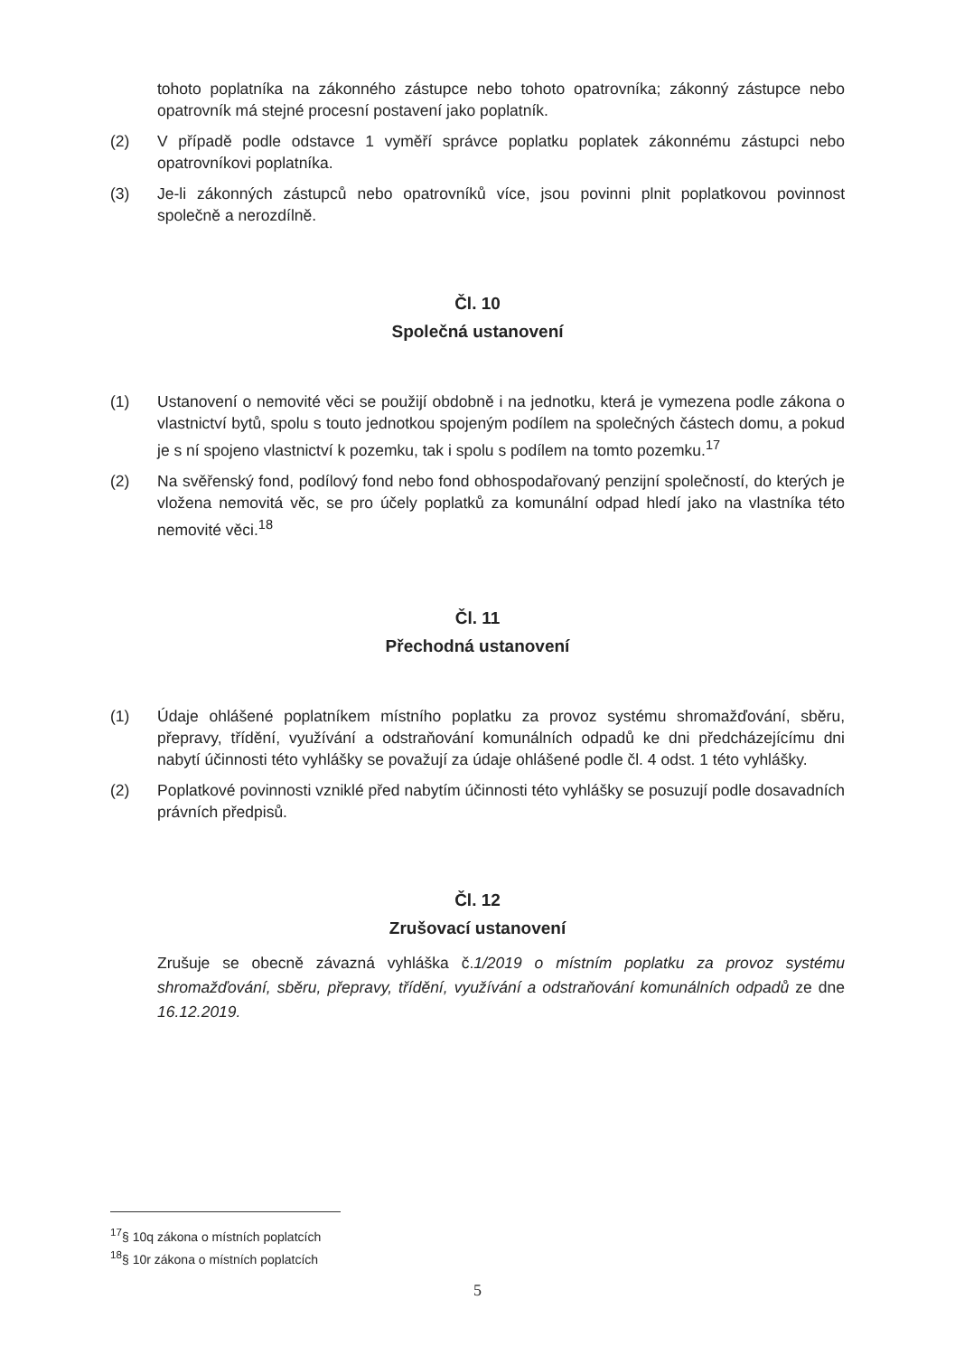tohoto poplatníka na zákonného zástupce nebo tohoto opatrovníka; zákonný zástupce nebo opatrovník má stejné procesní postavení jako poplatník.
(2) V případě podle odstavce 1 vyměří správce poplatku poplatek zákonnému zástupci nebo opatrovníkovi poplatníka.
(3) Je-li zákonných zástupců nebo opatrovníků více, jsou povinni plnit poplatkovou povinnost společně a nerozdílně.
Čl. 10
Společná ustanovení
(1) Ustanovení o nemovité věci se použijí obdobně i na jednotku, která je vymezena podle zákona o vlastnictví bytů, spolu s touto jednotkou spojeným podílem na společných částech domu, a pokud je s ní spojeno vlastnictví k pozemku, tak i spolu s podílem na tomto pozemku.<sup>17</sup>
(2) Na svěřenský fond, podílový fond nebo fond obhospodařovaný penzijní společností, do kterých je vložena nemovitá věc, se pro účely poplatků za komunální odpad hledí jako na vlastníka této nemovité věci.<sup>18</sup>
Čl. 11
Přechodná ustanovení
(1) Údaje ohlášené poplatníkem místního poplatku za provoz systému shromažďování, sběru, přepravy, třídění, využívání a odstraňování komunálních odpadů ke dni předcházejícímu dni nabytí účinnosti této vyhlášky se považují za údaje ohlášené podle čl. 4 odst. 1 této vyhlášky.
(2) Poplatkové povinnosti vzniklé před nabytím účinnosti této vyhlášky se posuzují podle dosavadních právních předpisů.
Čl. 12
Zrušovací ustanovení
Zrušuje se obecně závazná vyhláška č.1/2019 o místním poplatku za provoz systému shromažďování, sběru, přepravy, třídění, využívání a odstraňování komunálních odpadů ze dne 16.12.2019.
<sup>17</sup> § 10q zákona o místních poplatcích
<sup>18</sup> § 10r zákona o místních poplatcích
5